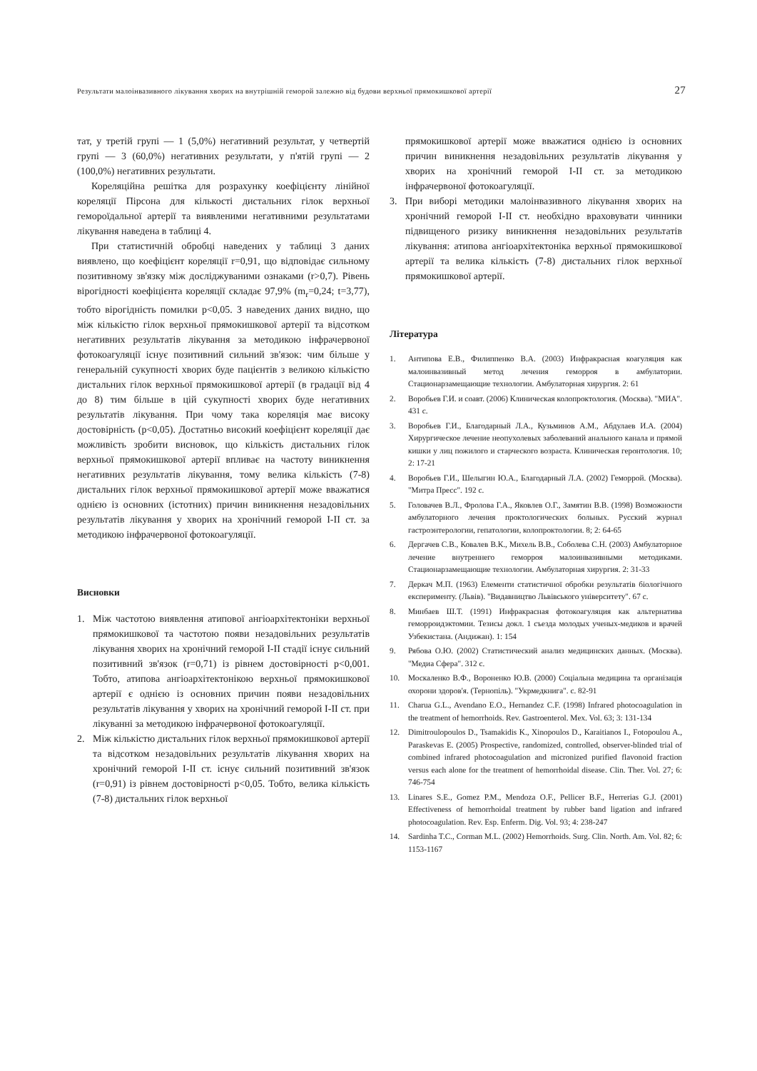Результати малоінвазивного лікування хворих на внутрішній геморой залежно від будови верхньої прямокишкової артерії 27
тат, у третій групі — 1 (5,0%) негативний результат, у четвертій групі — 3 (60,0%) негативних результати, у п'ятій групі — 2 (100,0%) негативних результати.
Кореляційна решітка для розрахунку коефіцієнту лінійної кореляції Пірсона для кількості дистальних гілок верхньої гемороїдальної артерії та виявленими негативними результатами лікування наведена в таблиці 4.
При статистичній обробці наведених у таблиці 3 даних виявлено, що коефіцієнт кореляції r=0,91, що відповідає сильному позитивному зв'язку між досліджуваними ознаками (r>0,7). Рівень вірогідності коефіцієнта кореляції складає 97,9% (m<sub>r</sub>=0,24; t=3,77), тобто вірогідність помилки p<0,05. З наведених даних видно, що між кількістю гілок верхньої прямокишкової артерії та відсотком негативних результатів лікування за методикою інфрачервоної фотокоагуляції існує позитивний сильний зв'язок: чим більше у генеральній сукупності хворих буде пацієнтів з великою кількістю дистальних гілок верхньої прямокишкової артерії (в градації від 4 до 8) тим більше в цій сукупності хворих буде негативних результатів лікування. При чому така кореляція має високу достовірність (p<0,05). Достатньо високий коефіцієнт кореляції дає можливість зробити висновок, що кількість дистальних гілок верхньої прямокишкової артерії впливає на частоту виникнення негативних результатів лікування, тому велика кількість (7-8) дистальних гілок верхньої прямокишкової артерії може вважатися однією із основних (істотних) причин виникнення незадовільних результатів лікування у хворих на хронічний геморой I-II ст. за методикою інфрачервоної фотокоагуляції.
Висновки
1. Між частотою виявлення атипової ангіоархітектоніки верхньої прямокишкової та частотою появи незадовільних результатів лікування хворих на хронічний геморой I-II стадії існує сильний позитивний зв'язок (r=0,71) із рівнем достовірності p<0,001. Тобто, атипова ангіоархітектонікою верхньої прямокишкової артерії є однією із основних причин появи незадовільних результатів лікування у хворих на хронічний геморой I-II ст. при лікуванні за методикою інфрачервоної фотокоагуляції.
2. Між кількістю дистальних гілок верхньої прямокишкової артерії та відсотком незадовільних результатів лікування хворих на хронічний геморой I-II ст. існує сильний позитивний зв'язок (r=0,91) із рівнем достовірності p<0,05. Тобто, велика кількість (7-8) дистальних гілок верхньої
прямокишкової артерії може вважатися однією із основних причин виникнення незадовільних результатів лікування у хворих на хронічний геморой I-II ст. за методикою інфрачервоної фотокоагуляції.
3. При виборі методики малоінвазивного лікування хворих на хронічний геморой I-II ст. необхідно враховувати чинники підвищеного ризику виникнення незадовільних результатів лікування: атипова ангіоархітектоніка верхньої прямокишкової артерії та велика кількість (7-8) дистальних гілок верхньої прямокишкової артерії.
Література
1. Антипова Е.В., Филиппенко В.А. (2003) Инфракрасная коагуляция как малоинвазивный метод лечения геморроя в амбулатории. Стационарзамещающие технологии. Амбулаторная хирургия. 2: 61
2. Воробьев Г.И. и соавт. (2006) Клиническая колопроктология. (Москва). "МИА". 431 с.
3. Воробьев Г.И., Благодарный Л.А., Кузьминов А.М., Абдулаев И.А. (2004) Хирургическое лечение неопухолевых заболеваний анального канала и прямой кишки у лиц пожилого и старческого возраста. Клиническая геронтология. 10; 2: 17-21
4. Воробьев Г.И., Шелыгин Ю.А., Благодарный Л.А. (2002) Геморрой. (Москва). "Митра Пресс". 192 с.
5. Головачев В.Л., Фролова Г.А., Яковлев О.Г., Замятин В.В. (1998) Возможности амбулаторного лечения проктологических больных. Русский журнал гастроэнтерологии, гепатологии, колопроктологии. 8; 2: 64-65
6. Дергачев С.В., Ковалев В.К., Михель В.В., Соболева С.Н. (2003) Амбулаторное лечение внутреннего геморроя малоинвазивными методиками. Стационарзамещающие технологии. Амбулаторная хирургия. 2: 31-33
7. Деркач М.П. (1963) Елементи статистичної обробки результатів біологічного експерименту. (Львів). "Видавництво Львівського університету". 67 с.
8. Минбаев Ш.Т. (1991) Инфракрасная фотокоагуляция как альтернатива геморроидэктомии. Тезисы докл. 1 съезда молодых ученых-медиков и врачей Узбекистана. (Андижан). 1: 154
9. Рябова О.Ю. (2002) Статистический анализ медицинских данных. (Москва). "Медиа Сфера". 312 с.
10. Москаленко В.Ф., Вороненко Ю.В. (2000) Соціальна медицина та організація охорони здоров'я. (Тернопіль). "Укрмедкнига". с. 82-91
11. Charua G.L., Avendano E.O., Hernandez C.F. (1998) Infrared photocoagulation in the treatment of hemorrhoids. Rev. Gastroenterol. Mex. Vol. 63; 3: 131-134
12. Dimitroulopoulos D., Tsamakidis K., Xinopoulos D., Karaitianos I., Fotopoulou A., Paraskevas E. (2005) Prospective, randomized, controlled, observer-blinded trial of combined infrared photocoagulation and micronized purified flavonoid fraction versus each alone for the treatment of hemorrhoidal disease. Clin. Ther. Vol. 27; 6: 746-754
13. Linares S.E., Gomez P.M., Mendoza O.F., Pellicer B.F., Herrerias G.J. (2001) Effectiveness of hemorrhoidal treatment by rubber band ligation and infrared photocoagulation. Rev. Esp. Enferm. Dig. Vol. 93; 4: 238-247
14. Sardinha T.C., Corman M.L. (2002) Hemorrhoids. Surg. Clin. North. Am. Vol. 82; 6: 1153-1167